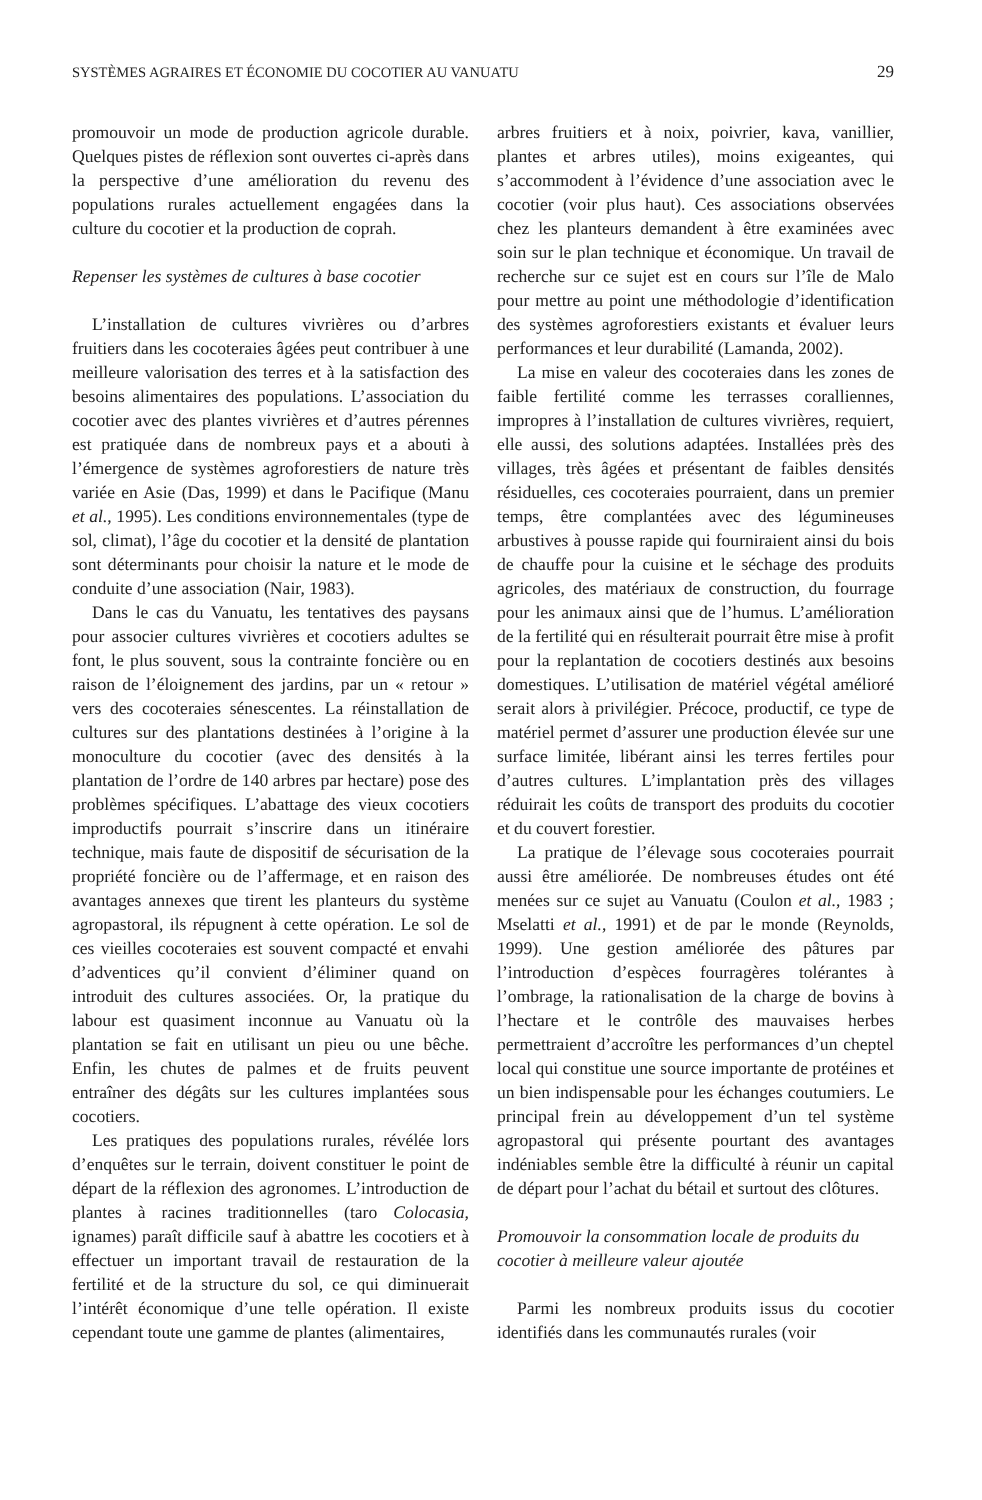SYSTÈMES AGRAIRES ET ÉCONOMIE DU COCOTIER AU VANUATU 29
promouvoir un mode de production agricole durable. Quelques pistes de réflexion sont ouvertes ci-après dans la perspective d’une amélioration du revenu des populations rurales actuellement engagées dans la culture du cocotier et la production de coprah.
Repenser les systèmes de cultures à base cocotier
L’installation de cultures vivrières ou d’arbres fruitiers dans les cocoteraies âgées peut contribuer à une meilleure valorisation des terres et à la satisfaction des besoins alimentaires des populations. L’association du cocotier avec des plantes vivrières et d’autres pérennes est pratiquée dans de nombreux pays et a abouti à l’émergence de systèmes agroforestiers de nature très variée en Asie (Das, 1999) et dans le Pacifique (Manu et al., 1995). Les conditions environnementales (type de sol, climat), l’âge du cocotier et la densité de plantation sont déterminants pour choisir la nature et le mode de conduite d’une association (Nair, 1983).
Dans le cas du Vanuatu, les tentatives des paysans pour associer cultures vivrières et cocotiers adultes se font, le plus souvent, sous la contrainte foncière ou en raison de l’éloignement des jardins, par un « retour » vers des cocoteraies sénescentes. La réinstallation de cultures sur des plantations destinées à l’origine à la monoculture du cocotier (avec des densités à la plantation de l’ordre de 140 arbres par hectare) pose des problèmes spécifiques. L’abattage des vieux cocotiers improductifs pourrait s’inscrire dans un itinéraire technique, mais faute de dispositif de sécurisation de la propriété foncière ou de l’affermage, et en raison des avantages annexes que tirent les planteurs du système agropastoral, ils répugnent à cette opération. Le sol de ces vieilles cocoteraies est souvent compacté et envahi d’adventices qu’il convient d’éliminer quand on introduit des cultures associées. Or, la pratique du labour est quasiment inconnue au Vanuatu où la plantation se fait en utilisant un pieu ou une bêche. Enfin, les chutes de palmes et de fruits peuvent entraîner des dégâts sur les cultures implantées sous cocotiers.
Les pratiques des populations rurales, révélée lors d’enquêtes sur le terrain, doivent constituer le point de départ de la réflexion des agronomes. L’introduction de plantes à racines traditionnelles (taro Colocasia, ignames) paraît difficile sauf à abattre les cocotiers et à effectuer un important travail de restauration de la fertilité et de la structure du sol, ce qui diminuerait l’intérêt économique d’une telle opération. Il existe cependant toute une gamme de plantes (alimentaires,
arbres fruitiers et à noix, poivrier, kava, vanillier, plantes et arbres utiles), moins exigeantes, qui s’accommodent à l’évidence d’une association avec le cocotier (voir plus haut). Ces associations observées chez les planteurs demandent à être examinées avec soin sur le plan technique et économique. Un travail de recherche sur ce sujet est en cours sur l’île de Malo pour mettre au point une méthodologie d’identification des systèmes agroforestiers existants et évaluer leurs performances et leur durabilité (Lamanda, 2002).
La mise en valeur des cocoteraies dans les zones de faible fertilité comme les terrasses coralliennes, impropres à l’installation de cultures vivrières, requiert, elle aussi, des solutions adaptées. Installées près des villages, très âgées et présentant de faibles densités résiduelles, ces cocoteraies pourraient, dans un premier temps, être complantées avec des légumineuses arbustives à pousse rapide qui fourniraient ainsi du bois de chauffe pour la cuisine et le séchage des produits agricoles, des matériaux de construction, du fourrage pour les animaux ainsi que de l’humus. L’amélioration de la fertilité qui en résulterait pourrait être mise à profit pour la replantation de cocotiers destinés aux besoins domestiques. L’utilisation de matériel végétal amélioré serait alors à privilégier. Précoce, productif, ce type de matériel permet d’assurer une production élevée sur une surface limitée, libérant ainsi les terres fertiles pour d’autres cultures. L’implantation près des villages réduirait les coûts de transport des produits du cocotier et du couvert forestier.
La pratique de l’élevage sous cocoteraies pourrait aussi être améliorée. De nombreuses études ont été menées sur ce sujet au Vanuatu (Coulon et al., 1983 ; Mselatti et al., 1991) et de par le monde (Reynolds, 1999). Une gestion améliorée des pâtures par l’introduction d’espèces fourragères tolérantes à l’ombrage, la rationalisation de la charge de bovins à l’hectare et le contrôle des mauvaises herbes permettraient d’accroître les performances d’un cheptel local qui constitue une source importante de protéines et un bien indispensable pour les échanges coutumiers. Le principal frein au développement d’un tel système agropastoral qui présente pourtant des avantages indéniables semble être la difficulté à réunir un capital de départ pour l’achat du bétail et surtout des clôtures.
Promouvoir la consommation locale de produits du cocotier à meilleure valeur ajoutée
Parmi les nombreux produits issus du cocotier identifiés dans les communautés rurales (voir